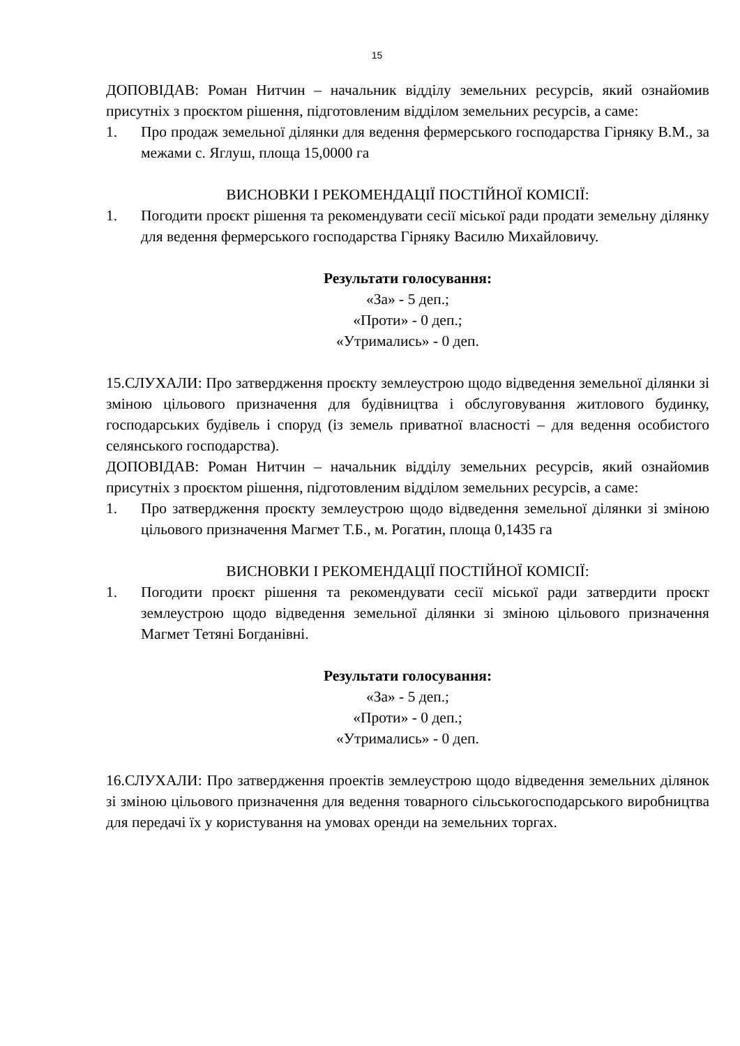15
ДОПОВІДАВ: Роман Нитчин – начальник відділу земельних ресурсів, який ознайомив присутніх з проєктом рішення, підготовленим відділом земельних ресурсів, а саме:
1. Про продаж земельної ділянки для ведення фермерського господарства Гірняку В.М., за межами с. Яглуш, площа 15,0000 га
ВИСНОВКИ І РЕКОМЕНДАЦІЇ ПОСТІЙНОЇ КОМІСІЇ:
1. Погодити проєкт рішення та рекомендувати сесії міської ради продати земельну ділянку для ведення фермерського господарства Гірняку Василю Михайловичу.
Результати голосування:
«За» - 5 деп.;
«Проти» - 0 деп.;
«Утримались» - 0 деп.
15.СЛУХАЛИ: Про затвердження проєкту землеустрою щодо відведення земельної ділянки зі зміною цільового призначення для будівництва і обслуговування житлового будинку, господарських будівель і споруд (із земель приватної власності – для ведення особистого селянського господарства).
ДОПОВІДАВ: Роман Нитчин – начальник відділу земельних ресурсів, який ознайомив присутніх з проєктом рішення, підготовленим відділом земельних ресурсів, а саме:
1. Про затвердження проєкту землеустрою щодо відведення земельної ділянки зі зміною цільового призначення Магмет Т.Б., м. Рогатин, площа 0,1435 га
ВИСНОВКИ І РЕКОМЕНДАЦІЇ ПОСТІЙНОЇ КОМІСІЇ:
1. Погодити проєкт рішення та рекомендувати сесії міської ради затвердити проєкт землеустрою щодо відведення земельної ділянки зі зміною цільового призначення Магмет Тетяні Богданівні.
Результати голосування:
«За» - 5 деп.;
«Проти» - 0 деп.;
«Утримались» - 0 деп.
16.СЛУХАЛИ: Про затвердження проектів землеустрою щодо відведення земельних ділянок зі зміною цільового призначення для ведення товарного сільськогосподарського виробництва для передачі їх у користування на умовах оренди на земельних торгах.